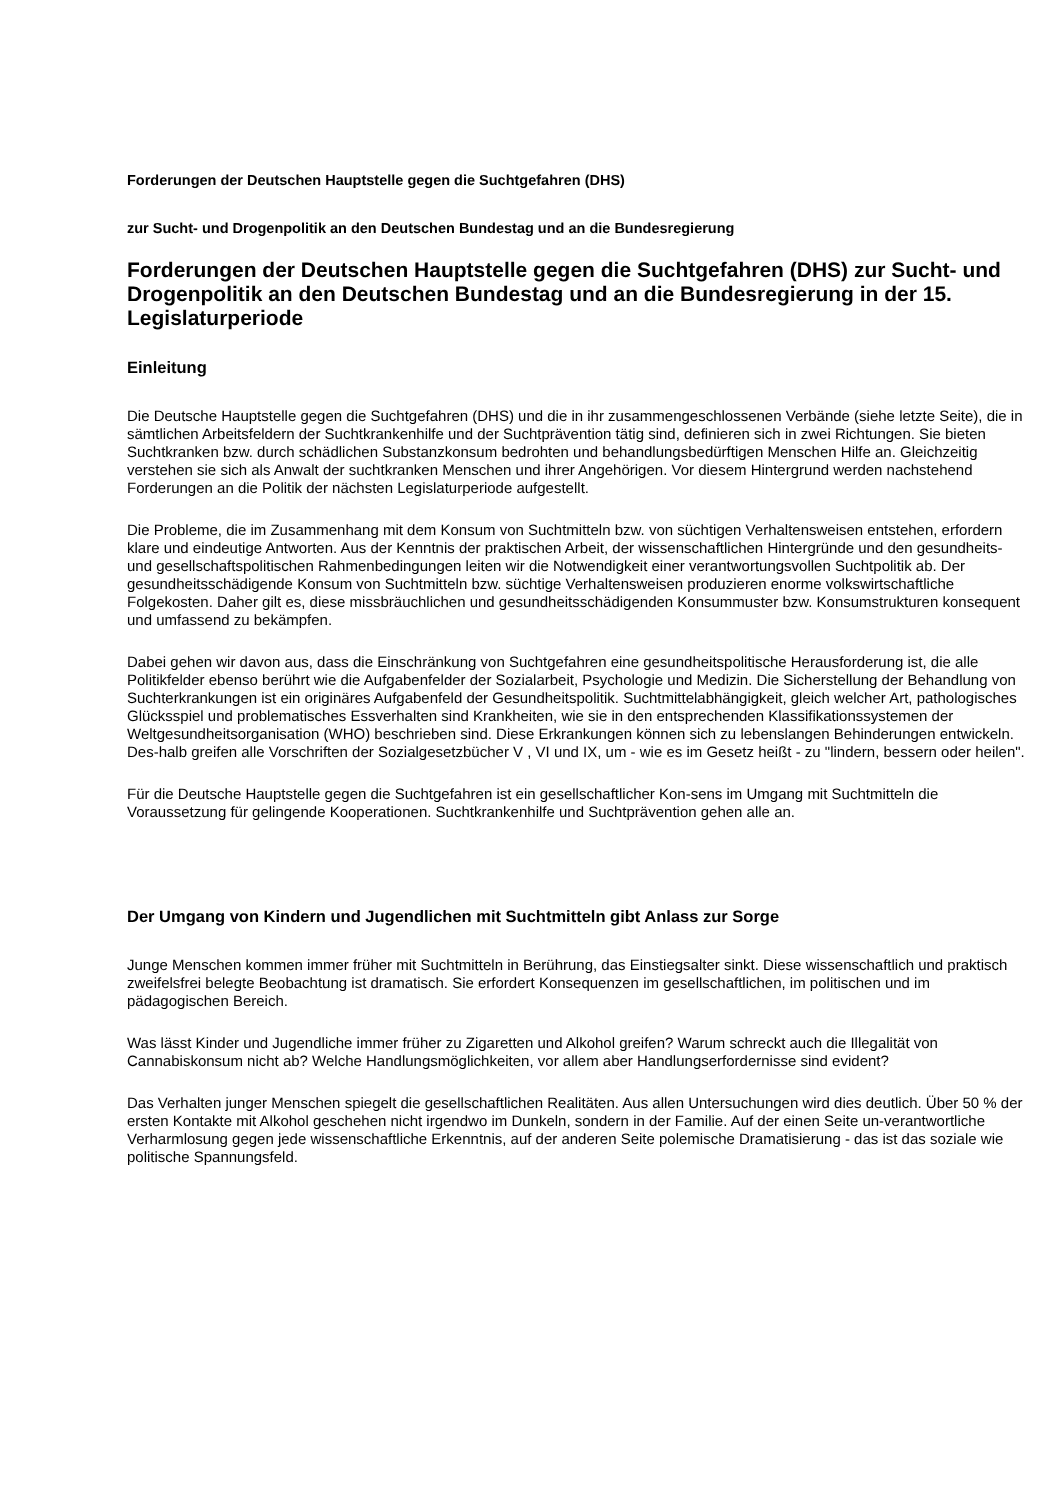Forderungen der Deutschen Hauptstelle gegen die Suchtgefahren (DHS)
zur Sucht- und Drogenpolitik an den Deutschen Bundestag und an die Bundesregierung
Forderungen der Deutschen Hauptstelle gegen die Suchtgefahren (DHS) zur Sucht- und Drogenpolitik an den Deutschen Bundestag und an die Bundesregierung in der 15. Legislaturperiode
Einleitung
Die Deutsche Hauptstelle gegen die Suchtgefahren (DHS) und die in ihr zusammengeschlossenen Verbände (siehe letzte Seite), die in sämtlichen Arbeitsfeldern der Suchtkrankenhilfe und der Suchtprävention tätig sind, definieren sich in zwei Richtungen. Sie bieten Suchtkranken bzw. durch schädlichen Substanzkonsum bedrohten und behandlungsbedürftigen Menschen Hilfe an. Gleichzeitig verstehen sie sich als Anwalt der suchtkranken Menschen und ihrer Angehörigen. Vor diesem Hintergrund werden nachstehend Forderungen an die Politik der nächsten Legislaturperiode aufgestellt.
Die Probleme, die im Zusammenhang mit dem Konsum von Suchtmitteln bzw. von süchtigen Verhaltensweisen entstehen, erfordern klare und eindeutige Antworten. Aus der Kenntnis der praktischen Arbeit, der wissenschaftlichen Hintergründe und den gesundheits- und gesellschaftspolitischen Rahmenbedingungen leiten wir die Notwendigkeit einer verantwortungsvollen Suchtpolitik ab. Der gesundheitsschädigende Konsum von Suchtmitteln bzw. süchtige Verhaltensweisen produzieren enorme volkswirtschaftliche Folgekosten. Daher gilt es, diese missbräuchlichen und gesundheitsschädigenden Konsummuster bzw. Konsumstrukturen konsequent und umfassend zu bekämpfen.
Dabei gehen wir davon aus, dass die Einschränkung von Suchtgefahren eine gesundheitspolitische Herausforderung ist, die alle Politikfelder ebenso berührt wie die Aufgabenfelder der Sozialarbeit, Psychologie und Medizin. Die Sicherstellung der Behandlung von Suchterkrankungen ist ein originäres Aufgabenfeld der Gesundheitspolitik. Suchtmittelabhängigkeit, gleich welcher Art, pathologisches Glücksspiel und problematisches Essverhalten sind Krankheiten, wie sie in den entsprechenden Klassifikationssystemen der Weltgesundheitsorganisation (WHO) beschrieben sind. Diese Erkrankungen können sich zu lebenslangen Behinderungen entwickeln. Des-halb greifen alle Vorschriften der Sozialgesetzbücher V , VI und IX, um - wie es im Gesetz heißt - zu "lindern, bessern oder heilen".
Für die Deutsche Hauptstelle gegen die Suchtgefahren ist ein gesellschaftlicher Kon-sens im Umgang mit Suchtmitteln die Voraussetzung für gelingende Kooperationen. Suchtkrankenhilfe und Suchtprävention gehen alle an.
Der Umgang von Kindern und Jugendlichen mit Suchtmitteln gibt Anlass zur Sorge
Junge Menschen kommen immer früher mit Suchtmitteln in Berührung, das Einstiegsalter sinkt. Diese wissenschaftlich und praktisch zweifelsfrei belegte Beobachtung ist dramatisch. Sie erfordert Konsequenzen im gesellschaftlichen, im politischen und im pädagogischen Bereich.
Was lässt Kinder und Jugendliche immer früher zu Zigaretten und Alkohol greifen? Warum schreckt auch die Illegalität von Cannabiskonsum nicht ab? Welche Handlungsmöglichkeiten, vor allem aber Handlungserfordernisse sind evident?
Das Verhalten junger Menschen spiegelt die gesellschaftlichen Realitäten. Aus allen Untersuchungen wird dies deutlich. Über 50 % der ersten Kontakte mit Alkohol geschehen nicht irgendwo im Dunkeln, sondern in der Familie. Auf der einen Seite un-verantwortliche Verharmlosung gegen jede wissenschaftliche Erkenntnis, auf der anderen Seite polemische Dramatisierung - das ist das soziale wie politische Spannungsfeld.